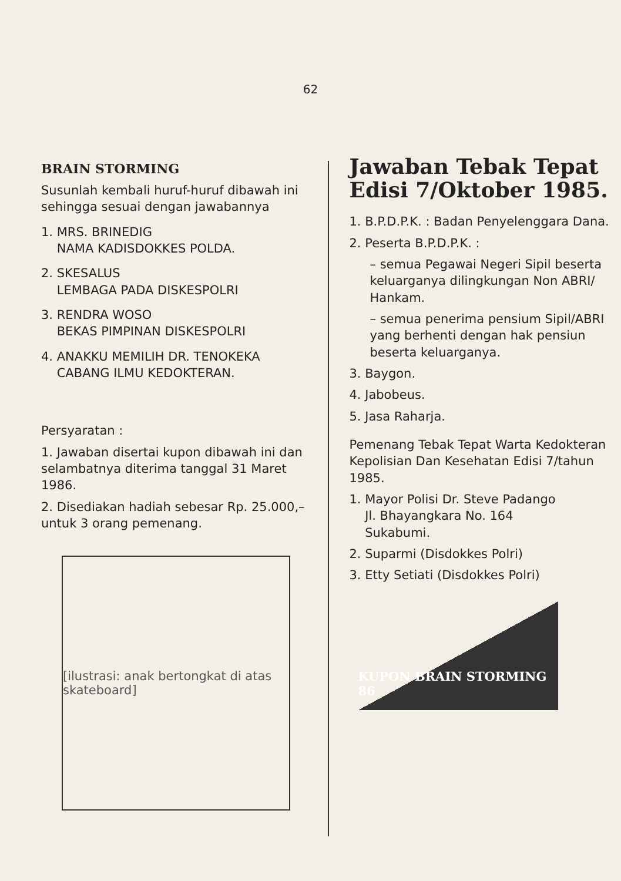62
BRAIN STORMING
Susunlah kembali huruf-huruf dibawah ini sehingga sesuai dengan jawabannya
1. MRS. BRINEDIG
NAMA KADISDOKKES POLDA.
2. SKESALUS
LEMBAGA PADA DISKESPOLRI
3. RENDRA WOSO
BEKAS PIMPINAN DISKESPOLRI
4. ANAKKU MEMILIH DR. TENOKEKA
CABANG ILMU KEDOKTERAN.
Persyaratan :
1. Jawaban disertai kupon dibawah ini dan selambatnya diterima tanggal 31 Maret 1986.
2. Disediakan hadiah sebesar Rp. 25.000,– untuk 3 orang pemenang.
[ilustrasi: anak bertongkat di atas skateboard]
Jawaban Tebak Tepat Edisi 7/Oktober 1985.
1. B.P.D.P.K. : Badan Penyelenggara Dana.
2. Peserta B.P.D.P.K. :
– semua Pegawai Negeri Sipil beserta keluarganya dilingkungan Non ABRI/ Hankam.
– semua penerima pensium Sipil/ABRI yang berhenti dengan hak pensiun beserta keluarganya.
3. Baygon.
4. Jabobeus.
5. Jasa Raharja.
Pemenang Tebak Tepat Warta Kedokteran Kepolisian Dan Kesehatan Edisi 7/tahun 1985.
1. Mayor Polisi Dr. Steve Padango
Jl. Bhayangkara No. 164
Sukabumi.
2. Suparmi (Disdokkes Polri)
3. Etty Setiati (Disdokkes Polri)
KUPON BRAIN STORMING 86